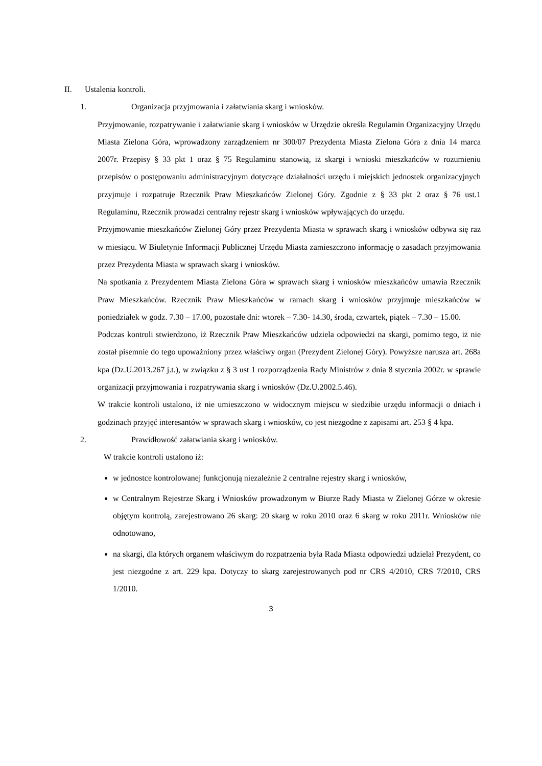II. Ustalenia kontroli.
1. Organizacja przyjmowania i załatwiania skarg i wniosków.
Przyjmowanie, rozpatrywanie i załatwianie skarg i wniosków w Urzędzie określa Regulamin Organizacyjny Urzędu Miasta Zielona Góra, wprowadzony zarządzeniem nr 300/07 Prezydenta Miasta Zielona Góra z dnia 14 marca 2007r. Przepisy § 33 pkt 1 oraz § 75 Regulaminu stanowią, iż skargi i wnioski mieszkańców w rozumieniu przepisów o postępowaniu administracyjnym dotyczące działalności urzędu i miejskich jednostek organizacyjnych przyjmuje i rozpatruje Rzecznik Praw Mieszkańców Zielonej Góry. Zgodnie z § 33 pkt 2 oraz § 76 ust.1 Regulaminu, Rzecznik prowadzi centralny rejestr skarg i wniosków wpływających do urzędu.
Przyjmowanie mieszkańców Zielonej Góry przez Prezydenta Miasta w sprawach skarg i wniosków odbywa się raz w miesiącu. W Biuletynie Informacji Publicznej Urzędu Miasta zamieszczono informację o zasadach przyjmowania przez Prezydenta Miasta w sprawach skarg i wniosków.
Na spotkania z Prezydentem Miasta Zielona Góra w sprawach skarg i wniosków mieszkańców umawia Rzecznik Praw Mieszkańców. Rzecznik Praw Mieszkańców w ramach skarg i wniosków przyjmuje mieszkańców w poniedziałek w godz. 7.30 – 17.00, pozostałe dni: wtorek – 7.30- 14.30, środa, czwartek, piątek – 7.30 – 15.00.
Podczas kontroli stwierdzono, iż Rzecznik Praw Mieszkańców udziela odpowiedzi na skargi, pomimo tego, iż nie został pisemnie do tego upoważniony przez właściwy organ (Prezydent Zielonej Góry). Powyższe narusza art. 268a kpa (Dz.U.2013.267 j.t.), w związku z § 3 ust 1 rozporządzenia Rady Ministrów z dnia 8 stycznia 2002r. w sprawie organizacji przyjmowania i rozpatrywania skarg i wniosków (Dz.U.2002.5.46).
W trakcie kontroli ustalono, iż nie umieszczono w widocznym miejscu w siedzibie urzędu informacji o dniach i godzinach przyjęć interesantów w sprawach skarg i wniosków, co jest niezgodne z zapisami art. 253 § 4 kpa.
2. Prawidłowość załatwiania skarg i wniosków.
W trakcie kontroli ustalono iż:
w jednostce kontrolowanej funkcjonują niezależnie 2 centralne rejestry skarg i wniosków,
w Centralnym Rejestrze Skarg i Wniosków prowadzonym w Biurze Rady Miasta w Zielonej Górze w okresie objętym kontrolą, zarejestrowano 26 skarg: 20 skarg w roku 2010 oraz 6 skarg w roku 2011r. Wniosków nie odnotowano,
na skargi, dla których organem właściwym do rozpatrzenia była Rada Miasta odpowiedzi udzielał Prezydent, co jest niezgodne z art. 229 kpa. Dotyczy to skarg zarejestrowanych pod nr CRS 4/2010, CRS 7/2010, CRS 1/2010.
3